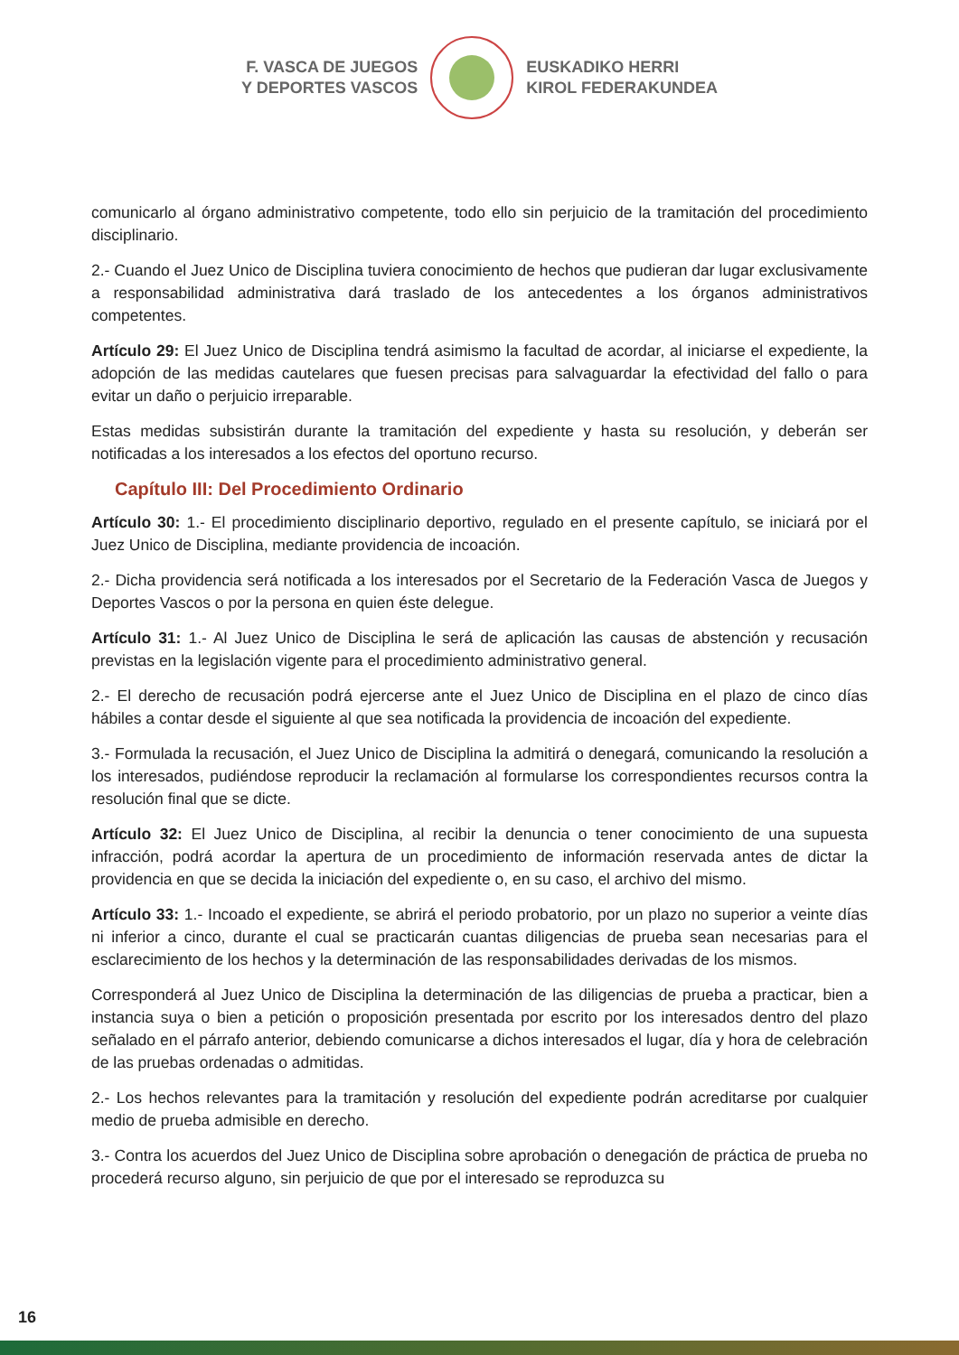F. VASCA DE JUEGOS
Y DEPORTES VASCOS
EUSKADIKO HERRI
KIROL FEDERAKUNDEA
comunicarlo al órgano administrativo competente, todo ello sin perjuicio de la tramitación del procedimiento disciplinario.
2.- Cuando el Juez Unico de Disciplina tuviera conocimiento de hechos que pudieran dar lugar exclusivamente a responsabilidad administrativa dará traslado de los antecedentes a los órganos administrativos competentes.
Artículo 29: El Juez Unico de Disciplina tendrá asimismo la facultad de acordar, al iniciarse el expediente, la adopción de las medidas cautelares que fuesen precisas para salvaguardar la efectividad del fallo o para evitar un daño o perjuicio irreparable.
Estas medidas subsistirán durante la tramitación del expediente y hasta su resolución, y deberán ser notificadas a los interesados a los efectos del oportuno recurso.
Capítulo III: Del Procedimiento Ordinario
Artículo 30: 1.- El procedimiento disciplinario deportivo, regulado en el presente capítulo, se iniciará por el Juez Unico de Disciplina, mediante providencia de incoación.
2.- Dicha providencia será notificada a los interesados por el Secretario de la Federación Vasca de Juegos y Deportes Vascos o por la persona en quien éste delegue.
Artículo 31: 1.- Al Juez Unico de Disciplina le será de aplicación las causas de abstención y recusación previstas en la legislación vigente para el procedimiento administrativo general.
2.- El derecho de recusación podrá ejercerse ante el Juez Unico de Disciplina en el plazo de cinco días hábiles a contar desde el siguiente al que sea notificada la providencia de incoación del expediente.
3.- Formulada la recusación, el Juez Unico de Disciplina la admitirá o denegará, comunicando la resolución a los interesados, pudiéndose reproducir la reclamación al formularse los correspondientes recursos contra la resolución final que se dicte.
Artículo 32: El Juez Unico de Disciplina, al recibir la denuncia o tener conocimiento de una supuesta infracción, podrá acordar la apertura de un procedimiento de información reservada antes de dictar la providencia en que se decida la iniciación del expediente o, en su caso, el archivo del mismo.
Artículo 33: 1.- Incoado el expediente, se abrirá el periodo probatorio, por un plazo no superior a veinte días ni inferior a cinco, durante el cual se practicarán cuantas diligencias de prueba sean necesarias para el esclarecimiento de los hechos y la determinación de las responsabilidades derivadas de los mismos.
Corresponderá al Juez Unico de Disciplina la determinación de las diligencias de prueba a practicar, bien a instancia suya o bien a petición o proposición presentada por escrito por los interesados dentro del plazo señalado en el párrafo anterior, debiendo comunicarse a dichos interesados el lugar, día y hora de celebración de las pruebas ordenadas o admitidas.
2.- Los hechos relevantes para la tramitación y resolución del expediente podrán acreditarse por cualquier medio de prueba admisible en derecho.
3.- Contra los acuerdos del Juez Unico de Disciplina sobre aprobación o denegación de práctica de prueba no procederá recurso alguno, sin perjuicio de que por el interesado se reproduzca su
16